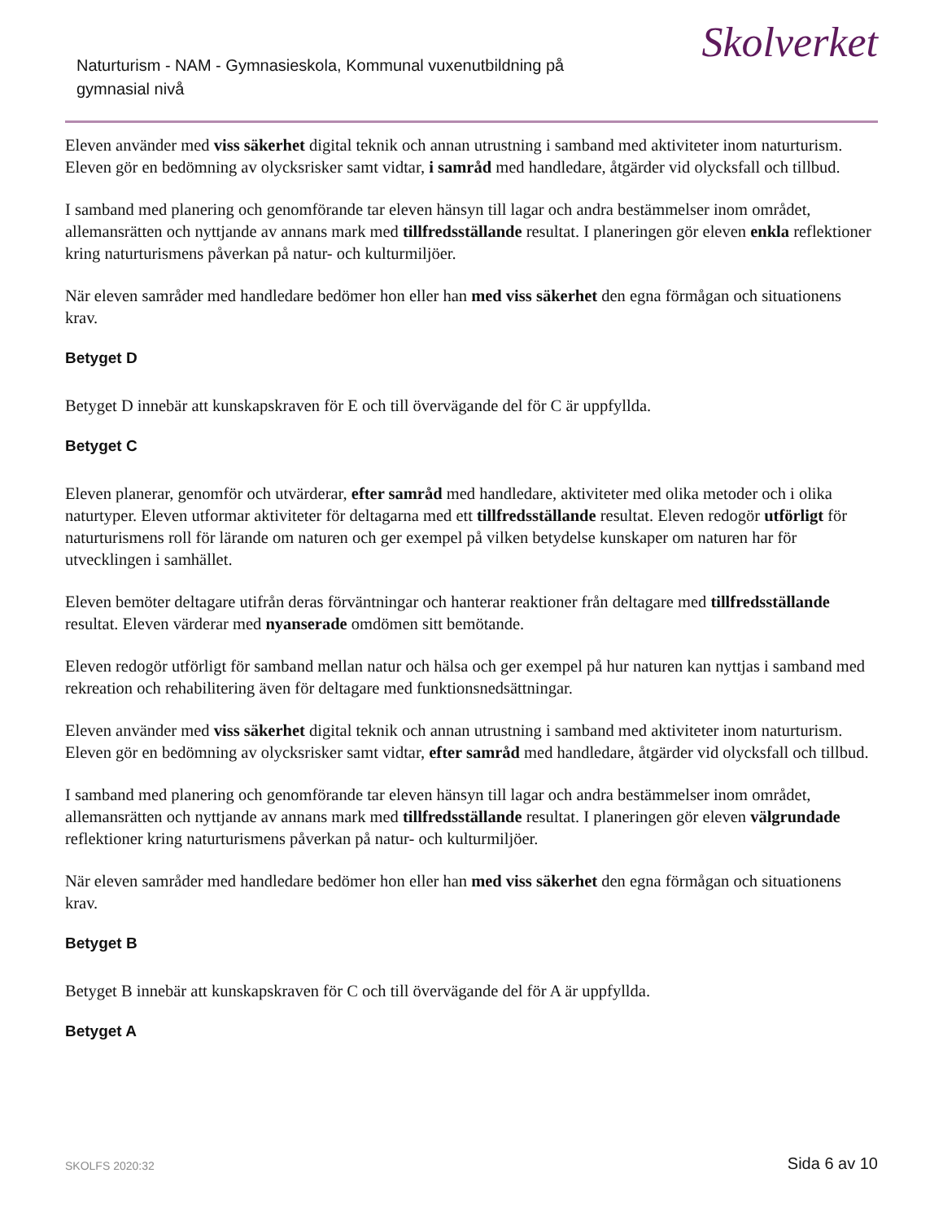Naturturism - NAM - Gymnasieskola, Kommunal vuxenutbildning på gymnasial nivå
Skolverket
Eleven använder med viss säkerhet digital teknik och annan utrustning i samband med aktiviteter inom naturturism. Eleven gör en bedömning av olycksrisker samt vidtar, i samråd med handledare, åtgärder vid olycksfall och tillbud.
I samband med planering och genomförande tar eleven hänsyn till lagar och andra bestämmelser inom området, allemansrätten och nyttjande av annans mark med tillfredsställande resultat. I planeringen gör eleven enkla reflektioner kring naturturismens påverkan på natur- och kulturmiljöer.
När eleven samråder med handledare bedömer hon eller han med viss säkerhet den egna förmågan och situationens krav.
Betyget D
Betyget D innebär att kunskapskraven för E och till övervägande del för C är uppfyllda.
Betyget C
Eleven planerar, genomför och utvärderar, efter samråd med handledare, aktiviteter med olika metoder och i olika naturtyper. Eleven utformar aktiviteter för deltagarna med ett tillfredsställande resultat. Eleven redogör utförligt för naturturismens roll för lärande om naturen och ger exempel på vilken betydelse kunskaper om naturen har för utvecklingen i samhället.
Eleven bemöter deltagare utifrån deras förväntningar och hanterar reaktioner från deltagare med tillfredsställande resultat. Eleven värderar med nyanserade omdömen sitt bemötande.
Eleven redogör utförligt för samband mellan natur och hälsa och ger exempel på hur naturen kan nyttjas i samband med rekreation och rehabilitering även för deltagare med funktionsnedsättningar.
Eleven använder med viss säkerhet digital teknik och annan utrustning i samband med aktiviteter inom naturturism. Eleven gör en bedömning av olycksrisker samt vidtar, efter samråd med handledare, åtgärder vid olycksfall och tillbud.
I samband med planering och genomförande tar eleven hänsyn till lagar och andra bestämmelser inom området, allemansrätten och nyttjande av annans mark med tillfredsställande resultat. I planeringen gör eleven välgrundade reflektioner kring naturturismens påverkan på natur- och kulturmiljöer.
När eleven samråder med handledare bedömer hon eller han med viss säkerhet den egna förmågan och situationens krav.
Betyget B
Betyget B innebär att kunskapskraven för C och till övervägande del för A är uppfyllda.
Betyget A
SKOLFS 2020:32 Sida 6 av 10